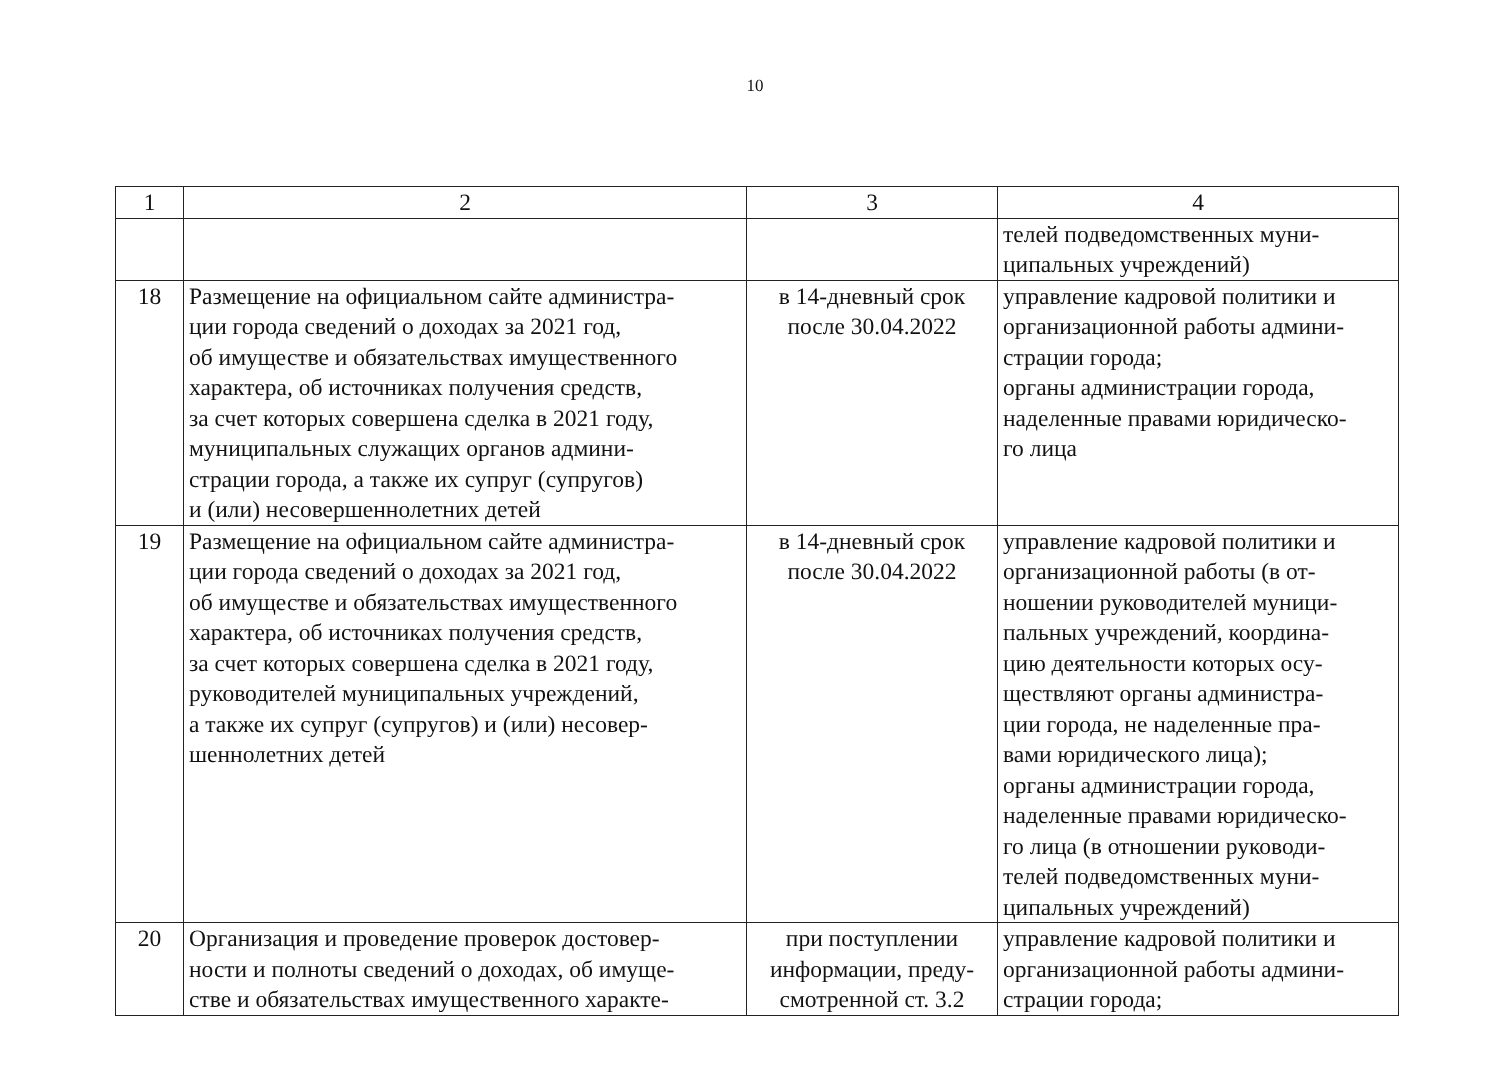10
| 1 | 2 | 3 | 4 |
| --- | --- | --- | --- |
| | | | телей подведомственных муни- ципальных учреждений) |
| 18 | Размещение на официальном сайте администра- ции города сведений о доходах за 2021 год, об имуществе и обязательствах имущественного характера, об источниках получения средств, за счет которых совершена сделка в 2021 году, муниципальных служащих органов админи- страции города, а также их супруг (супругов) и (или) несовершеннолетних детей | в 14-дневный срок после 30.04.2022 | управление кадровой политики и организационной работы админи- страции города; органы администрации города, наделенные правами юридическо- го лица |
| 19 | Размещение на официальном сайте администра- ции города сведений о доходах за 2021 год, об имуществе и обязательствах имущественного характера, об источниках получения средств, за счет которых совершена сделка в 2021 году, руководителей муниципальных учреждений, а также их супруг (супругов) и (или) несовер- шеннолетних детей | в 14-дневный срок после 30.04.2022 | управление кадровой политики и организационной работы (в от- ношении руководителей муници- пальных учреждений, координа- цию деятельности которых осу- ществляют органы администра- ции города, не наделенные пра- вами юридического лица); органы администрации города, наделенные правами юридическо- го лица (в отношении руководи- телей подведомственных муни- ципальных учреждений) |
| 20 | Организация и проведение проверок достовер- ности и полноты сведений о доходах, об имуще- стве и обязательствах имущественного характе- | при поступлении информации, преду- смотренной ст. 3.2 | управление кадровой политики и организационной работы админи- страции города; |